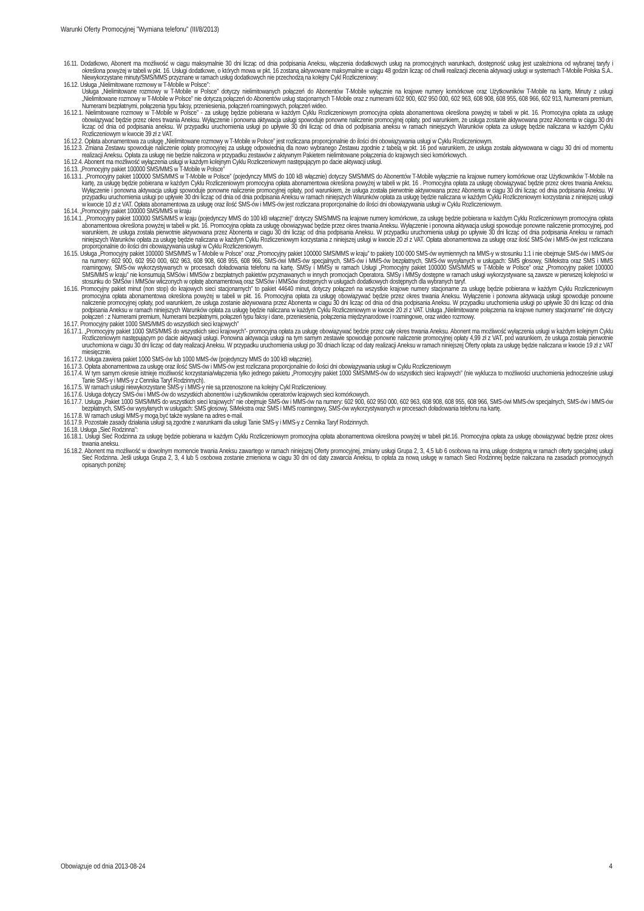Warunki Oferty Promocyjnej "Wymiana telefonu" (III/8/2013)
16.11. Dodatkowo, Abonent ma możliwość w ciągu maksymalnie 30 dni licząc od dnia podpisania Aneksu, włączenia dodatkowych usług na promocyjnych warunkach, dostępność usług jest uzależniona od wybranej taryfy i określona powyżej w tabeli w pkt. 16. Usługi dodatkowe, o których mowa w pkt. 16 zostaną aktywowane maksymalnie w ciągu 48 godzin licząc od chwili realizacji zlecenia aktywacji usługi w systemach T-Mobile Polska S.A.. Niewykorzystane minuty/SMS/MMS przyznane w ramach usług dodatkowych nie przechodzą na kolejny Cykl Rozliczeniowy:
16.12. Usługa „Nielimitowane rozmowy w T-Mobile w Polsce”:
Usługa „Nielimitowane rozmowy w T-Mobile w Polsce” dotyczy nielimitowanych połączeń do Abonentów T-Mobile wyłącznie na krajowe numery komórkowe oraz Użytkowników T-Mobile na kartę. Minuty z usługi „Nielimitowane rozmowy w T-Mobile w Polsce” nie dotyczą połączeń do Abonentów usług stacjonarnych T-Mobile oraz z numerami 602 900, 602 950 000, 602 963, 608 908, 608 955, 608 966, 602 913, Numerami premium, Numerami bezpłatnymi, połączenia typu faksy, przeniesienia, połączeń roamingowych, połączeń wideo.
16.12.1. Nielimitowane rozmowy w T-Mobile w Polsce” - za usługę będzie pobierana w każdym Cyklu Rozliczeniowym promocyjna opłata abonamentowa określona powyżej w tabeli w pkt. 16. Promocyjna opłata za usługę obowiązywać będzie przez okres trwania Aneksu. Wyłączenie i ponowna aktywacja usługi spowoduje ponowne naliczenie promocyjnej opłaty, pod warunkiem, że usługa zostanie aktywowana przez Abonenta w ciągu 30 dni licząc od dnia od podpisania aneksu. W przypadku uruchomienia usługi po upływie 30 dni licząc od dnia od podpisania aneksu w ramach niniejszych Warunków opłata za usługę będzie naliczana w każdym Cyklu Rozliczeniowym w kwocie 39 zł z VAT.
16.12.2. Opłata abonamentowa za usługę „Nielimitowane rozmowy w T-Mobile w Polsce” jest rozliczana proporcjonalnie do ilości dni obowiązywania usługi w Cyklu Rozliczeniowym.
16.12.3. Zmiana Zestawu spowoduje naliczenie opłaty promocyjnej za usługę odpowiednią dla nowo wybranego Zestawu zgodnie z tabelą w pkt. 16 pod warunkiem, że usługa została aktywowana w ciągu 30 dni od momentu realizacji Aneksu. Opłata za usługę nie będzie naliczona w przypadku zestawów z aktywnym Pakietem nielimitowane połączenia do krajowych sieci komórkowych.
16.12.4. Abonent ma możliwość wyłączenia usługi w każdym kolejnym Cyklu Rozliczeniowym następującym po dacie aktywacji usługi.
16.13. „Promocyjny pakiet 100000 SMS/MMS w T-Mobile w Polsce”
16.13.1. „Promocyjny pakiet 100000 SMS/MMS w T-Mobile w Polsce” (pojedynczy MMS do 100 kB włącznie) dotyczy SMS/MMS do Abonentów T-Mobile wyłącznie na krajowe numery komórkowe oraz Użytkowników T-Mobile na kartę, za usługę będzie pobierana w każdym Cyklu Rozliczeniowym promocyjna opłata abonamentowa określona powyżej w tabeli w pkt. 16 . Promocyjna opłata za usługę obowiązywać będzie przez okres trwania Aneksu. Wyłączenie i ponowna aktywacja usługi spowoduje ponowne naliczenie promocyjnej opłaty, pod warunkiem, że usługa została pierwotnie aktywowana przez Abonenta w ciągu 30 dni licząc od dnia podpisania Aneksu. W przypadku uruchomienia usługi po upływie 30 dni licząc od dnia od dnia podpisania Aneksu w ramach niniejszych Warunków opłata za usługę będzie naliczana w każdym Cyklu Rozliczeniowym korzystania z niniejszej usługi w kwocie 10 zł z VAT. Opłata abonamentowa za usługę oraz ilość SMS-ów i MMS-ów jest rozliczana proporcjonalnie do ilości dni obowiązywania usługi w Cyklu Rozliczeniowym.
16.14. „Promocyjny pakiet 100000 SMS/MMS w kraju
16.14.1. „Promocyjny pakiet 100000 SMS/MMS w kraju (pojedynczy MMS do 100 kB włącznie)” dotyczy SMS/MMS na krajowe numery komórkowe, za usługę będzie pobierana w każdym Cyklu Rozliczeniowym promocyjna opłata abonamentowa określona powyżej w tabeli w pkt. 16. Promocyjna opłata za usługę obowiązywać będzie przez okres trwania Aneksu. Wyłączenie i ponowna aktywacja usługi spowoduje ponowne naliczenie promocyjnej, pod warunkiem, że usługa została pierwotnie aktywowana przez Abonenta w ciągu 30 dni licząc od dnia podpisania Aneksu. W przypadku uruchomienia usługi po upływie 30 dni licząc od dnia podpisania Aneksu w ramach niniejszych Warunków opłata za usługę będzie naliczana w każdym Cyklu Rozliczeniowym korzystania z niniejszej usługi w kwocie 20 zł z VAT. Opłata abonamentowa za usługę oraz ilość SMS-ów i MMS-ów jest rozliczana proporcjonalnie do ilości dni obowiązywania usługi w Cyklu Rozliczeniowym.
16.15. Usługa „Promocyjny pakiet 100000 SMS/MMS w T-Mobile w Polsce” oraz „Promocyjny pakiet 100000 SMS/MMS w kraju” to pakiety 100 000 SMS-ów wymiennych na MMS-y w stosunku 1:1 i nie obejmuje SMS-ów i MMS-ów na numery: 602 900, 602 950 000, 602 963, 608 908, 608 955, 608 966, SMS-ówi MMS-ów specjalnych, SMS-ów i MMS-ów bezpłatnych, SMS-ów wysyłanych w usługach: SMS głosowy, SIMekstra oraz SMS i MMS roamingowy, SMS-ów wykorzystywanych w procesach doładowania telefonu na kartę. SMSy i MMSy w ramach Usługi „Promocyjny pakiet 100000 SMS/MMS w T-Mobile w Polsce” oraz „Promocyjny pakiet 100000 SMS/MMS w kraju” nie konsumują SMSów i MMSów z bezpłatnych pakietów przyznawanych w innych promocjach Operatora. SMSy i MMSy dostępne w ramach usługi wykorzystywane są zawsze w pierwszej kolejności w stosunku do SMSów i MMSów wliczonych w opłatę abonamentową oraz SMSów i MMSów dostępnych w usługach dodatkowych dostępnych dla wybranych taryf.
16.16. Promocyjny pakiet minut (non stop) do krajowych sieci stacjonarnych” to pakiet 44640 minut, dotyczy połączeń na wszystkie krajowe numery stacjonarne za usługę będzie pobierana w każdym Cyklu Rozliczeniowym promocyjna opłata abonamentowa określona powyżej w tabeli w pkt. 16. Promocyjna opłata za usługę obowiązywać będzie przez okres trwania Aneksu. Wyłączenie i ponowna aktywacja usługi spowoduje ponowne naliczenie promocyjnej opłaty, pod warunkiem, że usługa zostanie aktywowana przez Abonenta w ciągu 30 dni licząc od dnia od dnia podpisania Aneksu. W przypadku uruchomienia usługi po upływie 30 dni licząc od dnia podpisania Aneksu w ramach niniejszych Warunków opłata za usługę będzie naliczana w każdym Cyklu Rozliczeniowym w kwocie 20 zł z VAT. Usługa „Nielimitowane połączenia na krajowe numery stacjonarne” nie dotyczy połączeń : z Numerami premium, Numerami bezpłatnymi, połączeń typu faksy i dane, przeniesienia, połączenia międzynarodowe i roamingowe, oraz wideo rozmowy.
16.17. Promocyjny pakiet 1000 SMS/MMS do wszystkich sieci krajowych”
16.17.1. „Promocyjny pakiet 1000 SMS/MMS do wszystkich sieci krajowych”- promocyjna opłata za usługę obowiązywać będzie przez cały okres trwania Aneksu. Abonent ma możliwość wyłączenia usługi w każdym kolejnym Cyklu Rozliczeniowym następującym po dacie aktywacji usługi. Ponowna aktywacja usługi na tym samym zestawie spowoduje ponowne naliczenie promocyjnej opłaty 4,99 zł z VAT, pod warunkiem, że usługa została pierwotnie uruchomiona w ciągu 30 dni licząc od daty realizacji Aneksu. W przypadku uruchomienia usługi po 30 dniach licząc od daty realizacji Aneksu w ramach niniejszej Oferty opłata za usługę będzie naliczana w kwocie 19 zł z VAT miesięcznie.
16.17.2. Usługa zawiera pakiet 1000 SMS-ów lub 1000 MMS-ów (pojedynczy MMS do 100 kB włącznie).
16.17.3. Opłata abonamentowa za usługę oraz ilość SMS-ów i MMS-ów jest rozliczana proporcjonalnie do ilości dni obowiązywania usługi w Cyklu Rozliczeniowym
16.17.4. W tym samym okresie istnieje możliwość korzystania/włączenia tylko jednego pakietu „Promocyjny pakiet 1000 SMS/MMS-ów do wszystkich sieci krajowych” (nie wyklucza to możliwości uruchomienia jednocześnie usługi Tanie SMS-y i MMS-y z Cennika Taryf Rodzinnych).
16.17.5. W ramach usługi niewykorzystane SMS-y i MMS-y nie są przenoszone na kolejny Cykl Rozliczeniowy.
16.17.6. Usługa dotyczy SMS-ów i MMS-ów do wszystkich abonentów i użytkowników operatorów krajowych sieci komórkowych.
16.17.7. Usługa „Pakiet 1000 SMS/MMS do wszystkich sieci krajowych” nie obejmuje SMS-ów i MMS-ów na numery: 602 900, 602 950 000, 602 963, 608 908, 608 955, 608 966, SMS-ówi MMS-ów specjalnych, SMS-ów i MMS-ów bezpłatnych, SMS-ów wysyłanych w usługach: SMS głosowy, SIMekstra oraz SMS i MMS roamingowy, SMS-ów wykorzystywanych w procesach doładowania telefonu na kartę.
16.17.8. W ramach usługi MMS-y mogą być także wysłane na adres e-mail.
16.17.9. Pozostałe zasady działania usługi są zgodne z warunkami dla usługi Tanie SMS-y i MMS-y z Cennika Taryf Rodzinnych.
16.18. Usługa „Sieć Rodzinna”:
16.18.1. Usługi Sieć Rodzinna za usługę będzie pobierana w każdym Cyklu Rozliczeniowym promocyjna opłata abonamentowa określona powyżej w tabeli pkt.16. Promocyjna opłata za usługę obowiązywać będzie przez okres trwania aneksu.
16.18.2. Abonent ma możliwość w dowolnym momencie trwania Aneksu zawartego w ramach niniejszej Oferty promocyjnej, zmiany usługi Grupa 2, 3, 4,5 lub 6 osobowa na inną usługę dostępną w ramach oferty specjalnej usługi Sieć Rodzinna. Jeśli usługa Grupa 2, 3, 4 lub 5 osobowa zostanie zmieniona w ciągu 30 dni od daty zawarcia Aneksu, to opłata za nową usługę w ramach Sieci Rodzinnej będzie naliczana na zasadach promocyjnych opisanych poniżej:
Obowiązuje od dnia 2013-08-24 4